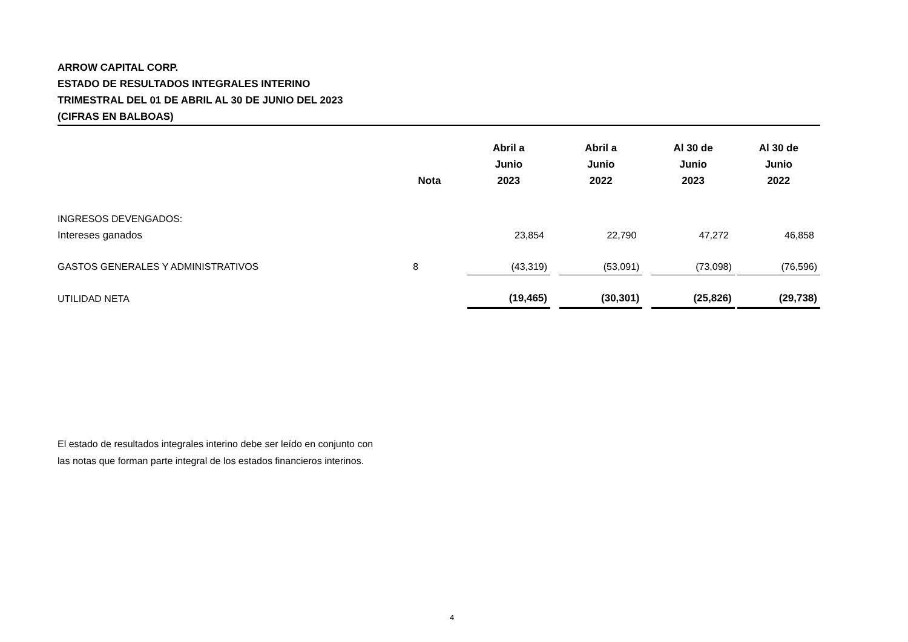ARROW CAPITAL CORP.
ESTADO DE RESULTADOS INTEGRALES INTERINO
TRIMESTRAL DEL 01 DE ABRIL AL 30 DE JUNIO DEL 2023
(CIFRAS EN BALBOAS)
| | Nota | Abril a Junio 2023 | | Abril a Junio 2022 | | Al 30 de Junio 2023 | | Al 30 de Junio 2022 |
| --- | --- | --- | --- | --- | --- | --- | --- | --- |
| INGRESOS DEVENGADOS: | | | | | | | | |
| Intereses ganados | | 23,854 | | 22,790 | | 47,272 | | 46,858 |
| GASTOS GENERALES Y ADMINISTRATIVOS | 8 | (43,319) | | (53,091) | | (73,098) | | (76,596) |
| UTILIDAD NETA | | (19,465) | | (30,301) | | (25,826) | | (29,738) |
El estado de resultados integrales interino debe ser leído en conjunto con
las notas que forman parte integral de los estados financieros interinos.
4